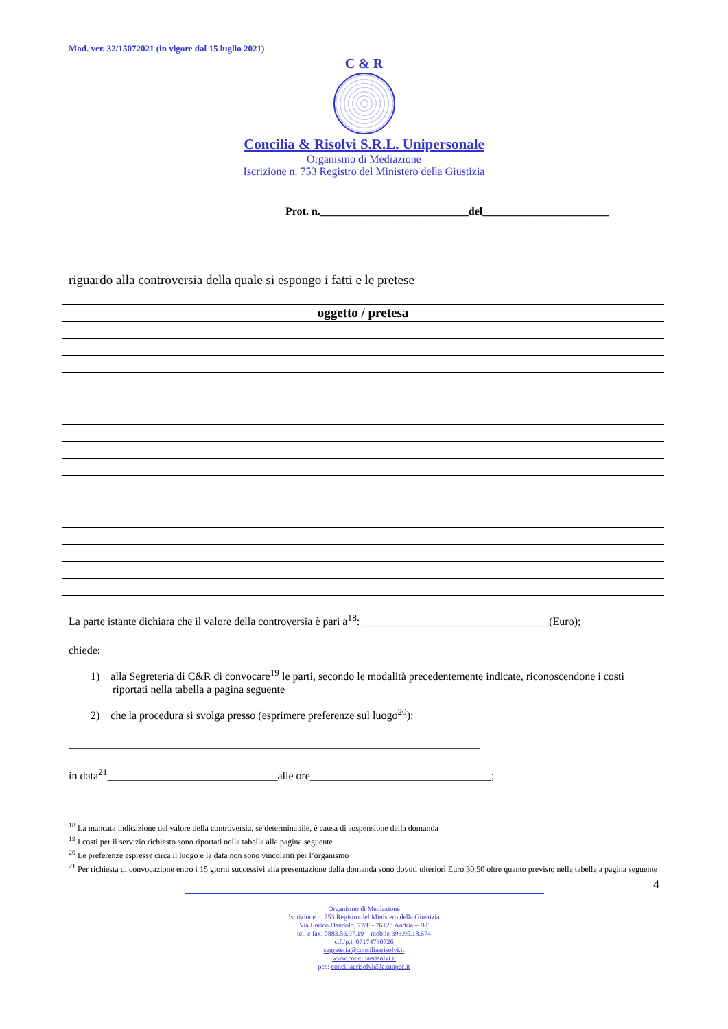Mod. ver. 32/15072021 (in vigore dal 15 luglio 2021)
C & R
Concilia & Risolvi S.R.L. Unipersonale
Organismo di Mediazione
Iscrizione n. 753 Registro del Ministero della Giustizia
Prot. n.___________________________del_______________________
riguardo alla controversia della quale si espongo i fatti e le pretese
| oggetto / pretesa |
| --- |
La parte istante dichiara che il valore della controversia è pari a<sup>18</sup>: __________________________________(Euro);
chiede:
1) alla Segreteria di C&R di convocare<sup>19</sup> le parti, secondo le modalità precedentemente indicate, riconoscendone i costi riportati nella tabella a pagina seguente
2) che la procedura si svolga presso (esprimere preferenze sul luogo<sup>20</sup>):
___________________________________________________________________________
in data<sup>21</sup>_______________________________alle ore_________________________________;
<sup>18</sup> La mancata indicazione del valore della controversia, se determinabile, è causa di sospensione della domanda
<sup>19</sup> I costi per il servizio richiesto sono riportati nella tabella alla pagina seguente
<sup>20</sup> Le preferenze espresse circa il luogo e la data non sono vincolanti per l’organismo
<sup>21</sup> Per richiesta di convocazione entro i 15 giorni successivi alla presentazione della domanda sono dovuti ulteriori Euro 30,50 oltre quanto previsto nelle tabelle a pagina seguente
4
Organismo di Mediazione
Iscrizione n. 753 Registro del Ministero della Giustizia
Via Enrico Dandolo, 77/F - 76123 Andria – BT
tel. e fax. 0883.56.97.19 – mobile 393.95.18.674
c.f./p.i. 07174730726
segreteria@conciliaerisolvi.it
www.conciliaerisolvi.it
pec: conciliaerisolvi@lexunpec.it